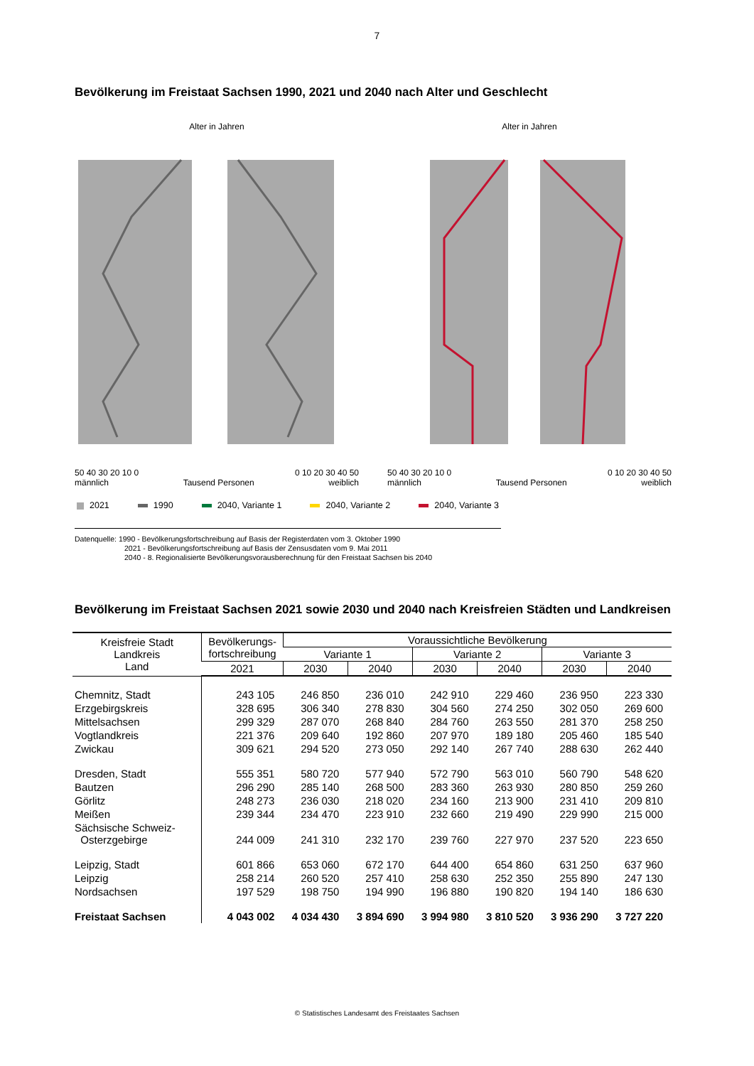7
Bevölkerung im Freistaat Sachsen 1990, 2021 und 2040 nach Alter und Geschlecht
Alter in Jahren
50 40 30 20 10 0 0 10 20 30 40 50
männlich Tausend Personen weiblich
Alter in Jahren
50 40 30 20 10 0 0 10 20 30 40 50
männlich Tausend Personen weiblich
2021 1990 2040, Variante 1 2040, Variante 2 2040, Variante 3
Datenquelle: 1990 - Bevölkerungsfortschreibung auf Basis der Registerdaten vom 3. Oktober 1990
2021 - Bevölkerungsfortschreibung auf Basis der Zensusdaten vom 9. Mai 2011
2040 - 8. Regionalisierte Bevölkerungsvorausberechnung für den Freistaat Sachsen bis 2040
Bevölkerung im Freistaat Sachsen 2021 sowie 2030 und 2040 nach Kreisfreien Städten und Landkreisen
| Kreisfreie Stadt Landkreis Land | Bevölkerungs- fortschreibung | Voraussichtliche Bevölkerung | | | | | |
| --- | --- | --- | --- | --- | --- | --- | --- |
| | | Variante 1 | | Variante 2 | | Variante 3 | |
| | 2021 | 2030 | 2040 | 2030 | 2040 | 2030 | 2040 |
| Chemnitz, Stadt | 243 105 | 246 850 | 236 010 | 242 910 | 229 460 | 236 950 | 223 330 |
| Erzgebirgskreis | 328 695 | 306 340 | 278 830 | 304 560 | 274 250 | 302 050 | 269 600 |
| Mittelsachsen | 299 329 | 287 070 | 268 840 | 284 760 | 263 550 | 281 370 | 258 250 |
| Vogtlandkreis | 221 376 | 209 640 | 192 860 | 207 970 | 189 180 | 205 460 | 185 540 |
| Zwickau | 309 621 | 294 520 | 273 050 | 292 140 | 267 740 | 288 630 | 262 440 |
| Dresden, Stadt | 555 351 | 580 720 | 577 940 | 572 790 | 563 010 | 560 790 | 548 620 |
| Bautzen | 296 290 | 285 140 | 268 500 | 283 360 | 263 930 | 280 850 | 259 260 |
| Görlitz | 248 273 | 236 030 | 218 020 | 234 160 | 213 900 | 231 410 | 209 810 |
| Meißen | 239 344 | 234 470 | 223 910 | 232 660 | 219 490 | 229 990 | 215 000 |
| Sächsische Schweiz- Osterzgebirge | 244 009 | 241 310 | 232 170 | 239 760 | 227 970 | 237 520 | 223 650 |
| Leipzig, Stadt | 601 866 | 653 060 | 672 170 | 644 400 | 654 860 | 631 250 | 637 960 |
| Leipzig | 258 214 | 260 520 | 257 410 | 258 630 | 252 350 | 255 890 | 247 130 |
| Nordsachsen | 197 529 | 198 750 | 194 990 | 196 880 | 190 820 | 194 140 | 186 630 |
| Freistaat Sachsen | 4 043 002 | 4 034 430 | 3 894 690 | 3 994 980 | 3 810 520 | 3 936 290 | 3 727 220 |
© Statistisches Landesamt des Freistaates Sachsen